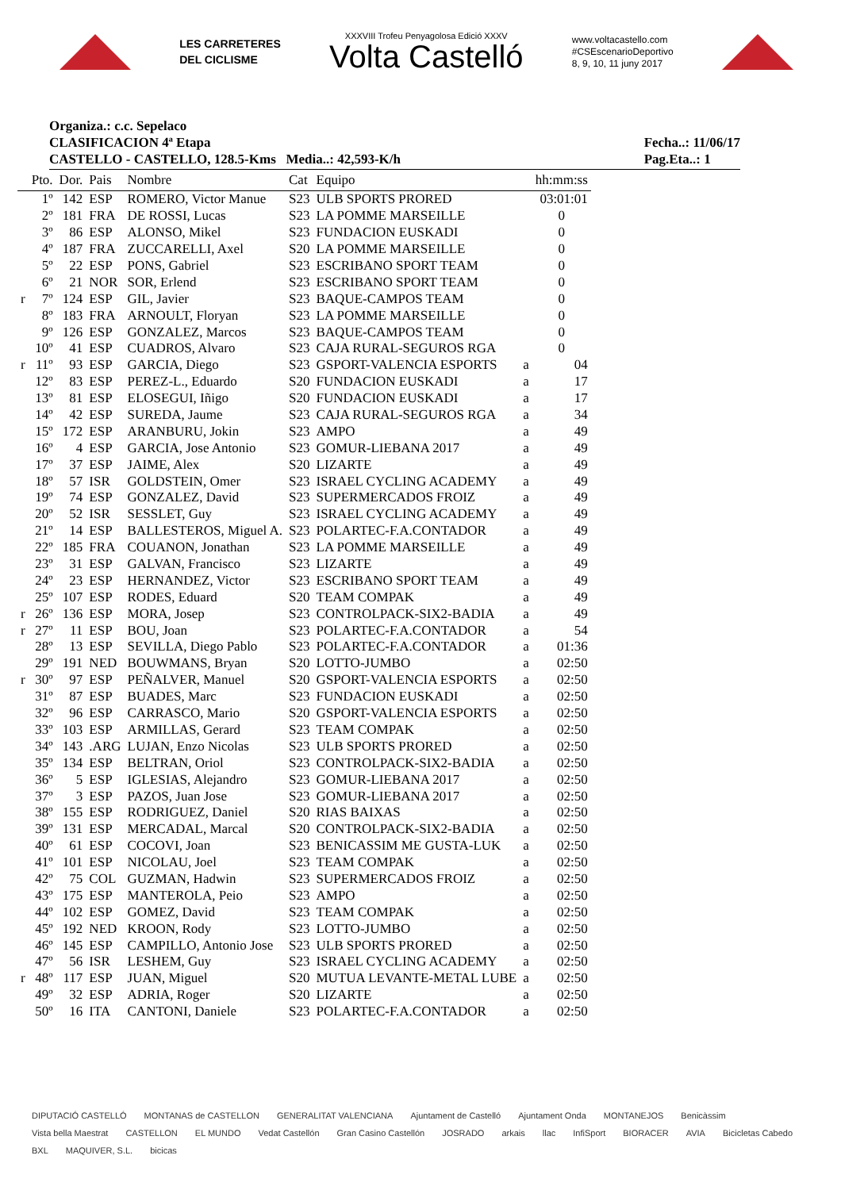LES CARRETERES
DEL CICLISME
XXXVIII Trofeu Penyagolosa Edició XXXV
Volta Castelló
www.voltacastello.com
#CSEscenarioDeportivo
8, 9, 10, 11 juny 2017
Organiza.: c.c. Sepelaco
CLASIFICACION 4ª Etapa
CASTELLO - CASTELLO, 128.5-Kms Media..: 42,593-K/h
Fecha..: 11/06/17
Pag.Eta..: 1
| | Pto. | Dor. | Pais | Nombre | Cat | Equipo | | hh:mm:ss |
| --- | --- | --- | --- | --- | --- | --- | --- | --- |
| | 1º | 142 | ESP | ROMERO, Victor Manue | S23 | ULB SPORTS PRORED | | 03:01:01 |
| | 2º | 181 | FRA | DE ROSSI, Lucas | S23 | LA POMME MARSEILLE | | 0 |
| | 3º | 86 | ESP | ALONSO, Mikel | S23 | FUNDACION EUSKADI | | 0 |
| | 4º | 187 | FRA | ZUCCARELLI, Axel | S20 | LA POMME MARSEILLE | | 0 |
| | 5º | 22 | ESP | PONS, Gabriel | S23 | ESCRIBANO SPORT TEAM | | 0 |
| | 6º | 21 | NOR | SOR, Erlend | S23 | ESCRIBANO SPORT TEAM | | 0 |
| r | 7º | 124 | ESP | GIL, Javier | S23 | BAQUE-CAMPOS TEAM | | 0 |
| | 8º | 183 | FRA | ARNOULT, Floryan | S23 | LA POMME MARSEILLE | | 0 |
| | 9º | 126 | ESP | GONZALEZ, Marcos | S23 | BAQUE-CAMPOS TEAM | | 0 |
| | 10º | 41 | ESP | CUADROS, Alvaro | S23 | CAJA RURAL-SEGUROS RGA | | 0 |
| r | 11º | 93 | ESP | GARCIA, Diego | S23 | GSPORT-VALENCIA ESPORTS | a | 04 |
| | 12º | 83 | ESP | PEREZ-L., Eduardo | S20 | FUNDACION EUSKADI | a | 17 |
| | 13º | 81 | ESP | ELOSEGUI, Iñigo | S20 | FUNDACION EUSKADI | a | 17 |
| | 14º | 42 | ESP | SUREDA, Jaume | S23 | CAJA RURAL-SEGUROS RGA | a | 34 |
| | 15º | 172 | ESP | ARANBURU, Jokin | S23 | AMPO | a | 49 |
| | 16º | 4 | ESP | GARCIA, Jose Antonio | S23 | GOMUR-LIEBANA 2017 | a | 49 |
| | 17º | 37 | ESP | JAIME, Alex | S20 | LIZARTE | a | 49 |
| | 18º | 57 | ISR | GOLDSTEIN, Omer | S23 | ISRAEL CYCLING ACADEMY | a | 49 |
| | 19º | 74 | ESP | GONZALEZ, David | S23 | SUPERMERCADOS FROIZ | a | 49 |
| | 20º | 52 | ISR | SESSLET, Guy | S23 | ISRAEL CYCLING ACADEMY | a | 49 |
| | 21º | 14 | ESP | BALLESTEROS, Miguel A. | S23 | POLARTEC-F.A.CONTADOR | a | 49 |
| | 22º | 185 | FRA | COUANON, Jonathan | S23 | LA POMME MARSEILLE | a | 49 |
| | 23º | 31 | ESP | GALVAN, Francisco | S23 | LIZARTE | a | 49 |
| | 24º | 23 | ESP | HERNANDEZ, Victor | S23 | ESCRIBANO SPORT TEAM | a | 49 |
| | 25º | 107 | ESP | RODES, Eduard | S20 | TEAM COMPAK | a | 49 |
| r | 26º | 136 | ESP | MORA, Josep | S23 | CONTROLPACK-SIX2-BADIA | a | 49 |
| r | 27º | 11 | ESP | BOU, Joan | S23 | POLARTEC-F.A.CONTADOR | a | 54 |
| | 28º | 13 | ESP | SEVILLA, Diego Pablo | S23 | POLARTEC-F.A.CONTADOR | a | 01:36 |
| | 29º | 191 | NED | BOUWMANS, Bryan | S20 | LOTTO-JUMBO | a | 02:50 |
| r | 30º | 97 | ESP | PEÑALVER, Manuel | S20 | GSPORT-VALENCIA ESPORTS | a | 02:50 |
| | 31º | 87 | ESP | BUADES, Marc | S23 | FUNDACION EUSKADI | a | 02:50 |
| | 32º | 96 | ESP | CARRASCO, Mario | S20 | GSPORT-VALENCIA ESPORTS | a | 02:50 |
| | 33º | 103 | ESP | ARMILLAS, Gerard | S23 | TEAM COMPAK | a | 02:50 |
| | 34º | 143 | .ARG | LUJAN, Enzo Nicolas | S23 | ULB SPORTS PRORED | a | 02:50 |
| | 35º | 134 | ESP | BELTRAN, Oriol | S23 | CONTROLPACK-SIX2-BADIA | a | 02:50 |
| | 36º | 5 | ESP | IGLESIAS, Alejandro | S23 | GOMUR-LIEBANA 2017 | a | 02:50 |
| | 37º | 3 | ESP | PAZOS, Juan Jose | S23 | GOMUR-LIEBANA 2017 | a | 02:50 |
| | 38º | 155 | ESP | RODRIGUEZ, Daniel | S20 | RIAS BAIXAS | a | 02:50 |
| | 39º | 131 | ESP | MERCADAL, Marcal | S20 | CONTROLPACK-SIX2-BADIA | a | 02:50 |
| | 40º | 61 | ESP | COCOVI, Joan | S23 | BENICASSIM ME GUSTA-LUK | a | 02:50 |
| | 41º | 101 | ESP | NICOLAU, Joel | S23 | TEAM COMPAK | a | 02:50 |
| | 42º | 75 | COL | GUZMAN, Hadwin | S23 | SUPERMERCADOS FROIZ | a | 02:50 |
| | 43º | 175 | ESP | MANTEROLA, Peio | S23 | AMPO | a | 02:50 |
| | 44º | 102 | ESP | GOMEZ, David | S23 | TEAM COMPAK | a | 02:50 |
| | 45º | 192 | NED | KROON, Rody | S23 | LOTTO-JUMBO | a | 02:50 |
| | 46º | 145 | ESP | CAMPILLO, Antonio Jose | S23 | ULB SPORTS PRORED | a | 02:50 |
| | 47º | 56 | ISR | LESHEM, Guy | S23 | ISRAEL CYCLING ACADEMY | a | 02:50 |
| r | 48º | 117 | ESP | JUAN, Miguel | S20 | MUTUA LEVANTE-METAL LUBE | a | 02:50 |
| | 49º | 32 | ESP | ADRIA, Roger | S20 | LIZARTE | a | 02:50 |
| | 50º | 16 | ITA | CANTONI, Daniele | S23 | POLARTEC-F.A.CONTADOR | a | 02:50 |
DIPUTACIÓ CASTELLÓ MONTANAS de CASTELLON GENERALITAT VALENCIANA Ajuntament de Castelló Ajuntament Onda MONTANEJOS Benicàssim Vista bella Maestrat CASTELLON EL MUNDO Vedat Castellón Gran Casino Castellón JOSRADO arkais llac InfiSport BIORACER AVIA Bicicletas Cabedo BXL MAQUIVER, S.L. bicicas